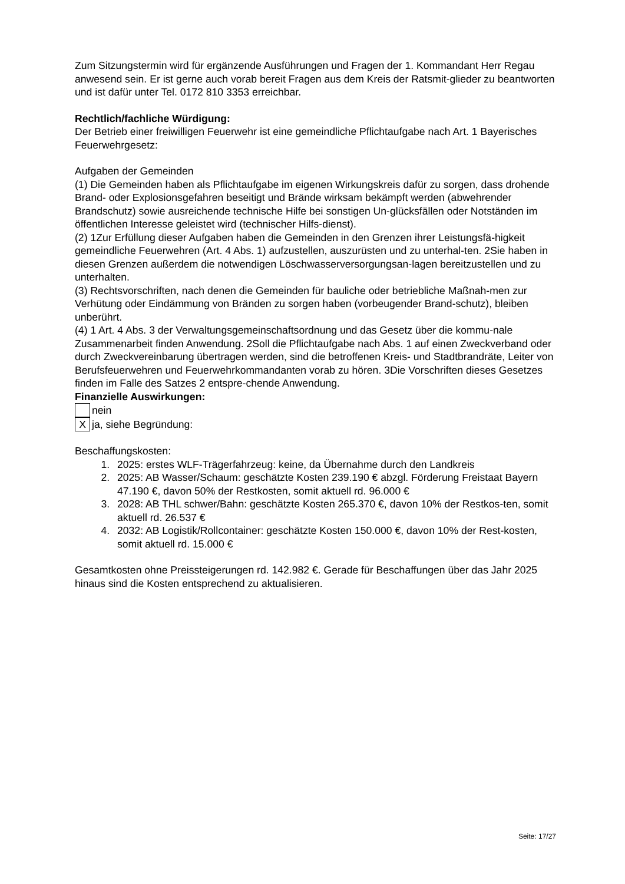Zum Sitzungstermin wird für ergänzende Ausführungen und Fragen der 1. Kommandant Herr Regau anwesend sein. Er ist gerne auch vorab bereit Fragen aus dem Kreis der Ratsmit-glieder zu beantworten und ist dafür unter Tel. 0172 810 3353 erreichbar.
Rechtlich/fachliche Würdigung:
Der Betrieb einer freiwilligen Feuerwehr ist eine gemeindliche Pflichtaufgabe nach Art. 1 Bayerisches Feuerwehrgesetz:
Aufgaben der Gemeinden
(1) Die Gemeinden haben als Pflichtaufgabe im eigenen Wirkungskreis dafür zu sorgen, dass drohende Brand- oder Explosionsgefahren beseitigt und Brände wirksam bekämpft werden (abwehrender Brandschutz) sowie ausreichende technische Hilfe bei sonstigen Un-glücksfällen oder Notständen im öffentlichen Interesse geleistet wird (technischer Hilfs-dienst).
(2) 1Zur Erfüllung dieser Aufgaben haben die Gemeinden in den Grenzen ihrer Leistungsfä-higkeit gemeindliche Feuerwehren (Art. 4 Abs. 1) aufzustellen, auszurüsten und zu unterhal-ten. 2Sie haben in diesen Grenzen außerdem die notwendigen Löschwasserversorgungsan-lagen bereitzustellen und zu unterhalten.
(3) Rechtsvorschriften, nach denen die Gemeinden für bauliche oder betriebliche Maßnah-men zur Verhütung oder Eindämmung von Bränden zu sorgen haben (vorbeugender Brand-schutz), bleiben unberührt.
(4) 1 Art. 4 Abs. 3 der Verwaltungsgemeinschaftsordnung und das Gesetz über die kommu-nale Zusammenarbeit finden Anwendung. 2Soll die Pflichtaufgabe nach Abs. 1 auf einen Zweckverband oder durch Zweckvereinbarung übertragen werden, sind die betroffenen Kreis- und Stadtbrandräte, Leiter von Berufsfeuerwehren und Feuerwehrkommandanten vorab zu hören. 3Die Vorschriften dieses Gesetzes finden im Falle des Satzes 2 entspre-chende Anwendung.
Finanzielle Auswirkungen:
nein
X
ja, siehe Begründung:
Beschaffungskosten:
1. 2025: erstes WLF-Trägerfahrzeug: keine, da Übernahme durch den Landkreis
2. 2025: AB Wasser/Schaum: geschätzte Kosten 239.190 € abzgl. Förderung Freistaat Bayern 47.190 €, davon 50% der Restkosten, somit aktuell rd. 96.000 €
3. 2028: AB THL schwer/Bahn: geschätzte Kosten 265.370 €, davon 10% der Restkos-ten, somit aktuell rd. 26.537 €
4. 2032: AB Logistik/Rollcontainer: geschätzte Kosten 150.000 €, davon 10% der Rest-kosten, somit aktuell rd. 15.000 €
Gesamtkosten ohne Preissteigerungen rd. 142.982 €. Gerade für Beschaffungen über das Jahr 2025 hinaus sind die Kosten entsprechend zu aktualisieren.
Seite: 17/27